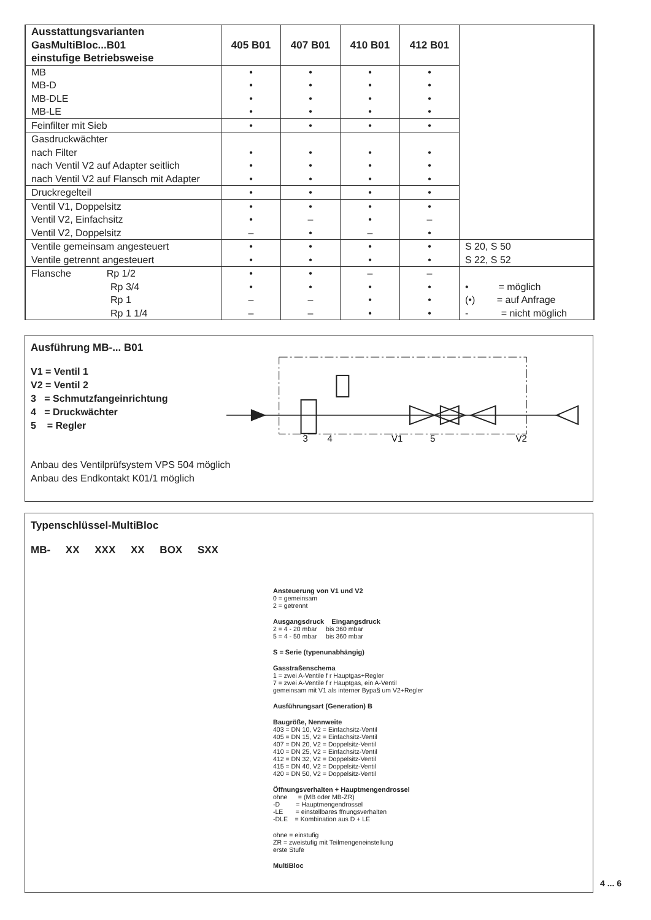| Ausstattungsvarianten GasMultiBloc...B01 einstufige Betriebsweise | 405 B01 | 407 B01 | 410 B01 | 412 B01 | |
| MB MB-D MB-DLE MB-LE | • • • • | • • • • | • • • • | • • • • | |
| Feinfilter mit Sieb | • | • | • | • | |
| Gasdruckwächter nach Filter nach Ventil V2 auf Adapter seitlich nach Ventil V2 auf Flansch mit Adapter | • • • | • • • | • • • | • • • | |
| Druckregelteil | • | • | • | • | |
| Ventil V1, Doppelsitz Ventil V2, Einfachsitz Ventil V2, Doppelsitz | • • – | • – • | • • – | • – • | |
| Ventile gemeinsam angesteuert Ventile getrennt angesteuert | • • | • • | • • | • • | S 20, S 50 S 22, S 52 |
| Flansche Rp 1/2 Rp 3/4 Rp 1 Rp 1 1/4 | • • – – | • • – – | – • • • | – • • • | • = möglich (•) = auf Anfrage - = nicht möglich |
Ausführung MB-... B01
V1 = Ventil 1
V2 = Ventil 2
3 = Schmutzfangeinrichtung
4 = Druckwächter
5 = Regler
3
4
V1
5
V2
Anbau des Ventilprüfsystem VPS 504 möglich
Anbau des Endkontakt K01/1 möglich
Typenschlüssel-MultiBloc
MB- XX XXX XX BOX SXX
Ansteuerung von V1 und V2
0 = gemeinsam
2 = getrennt
Ausgangsdruck Eingangsdruck
2 = 4 - 20 mbar bis 360 mbar
5 = 4 - 50 mbar bis 360 mbar
S = Serie (typenunabhängig)
Gasstraßenschema
1 = zwei A-Ventile f r Hauptgas+Regler
7 = zwei A-Ventile f r Hauptgas, ein A-Ventil
gemeinsam mit V1 als interner Bypa§ um V2+Regler
Ausführungsart (Generation) B
Baugröße, Nennweite
403 = DN 10, V2 = Einfachsitz-Ventil
405 = DN 15, V2 = Einfachsitz-Ventil
407 = DN 20, V2 = Doppelsitz-Ventil
410 = DN 25, V2 = Einfachsitz-Ventil
412 = DN 32, V2 = Doppelsitz-Ventil
415 = DN 40, V2 = Doppelsitz-Ventil
420 = DN 50, V2 = Doppelsitz-Ventil
Öffnungsverhalten + Hauptmengendrossel
ohne = (MB oder MB-ZR)
-D = Hauptmengendrossel
-LE = einstellbares ffnungsverhalten
-DLE = Kombination aus D + LE
ohne = einstufig
ZR = zweistufig mit Teilmengeneinstellung
erste Stufe
MultiBloc
4 ... 6